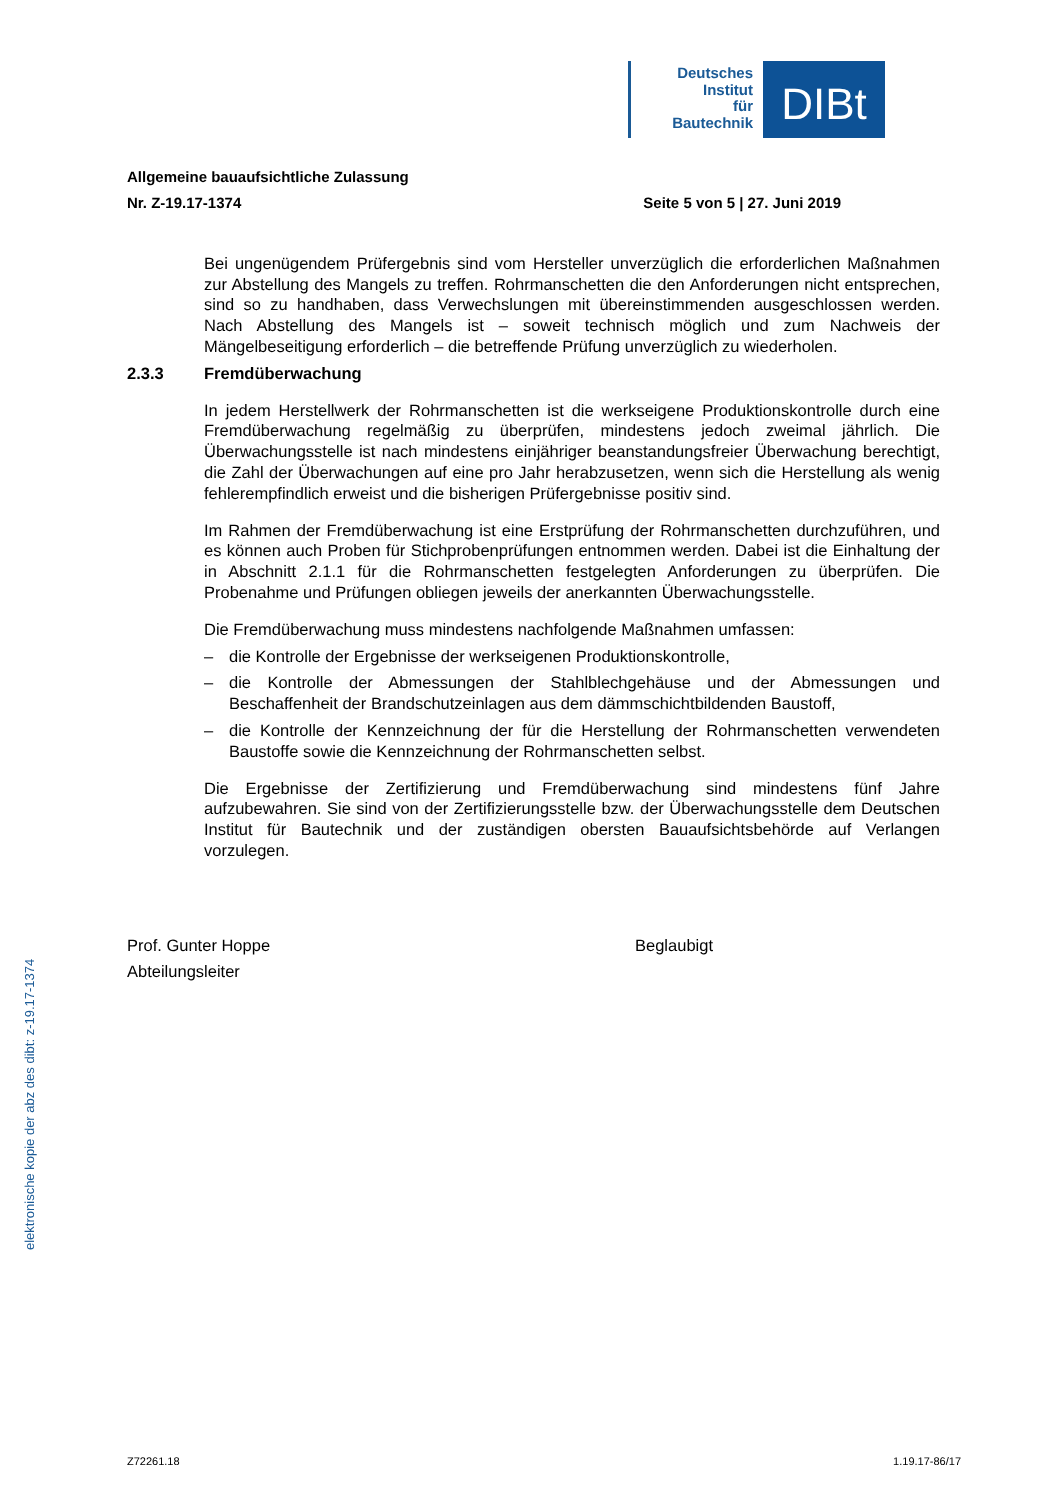Deutsches
Institut
für
Bautechnik
DIBt
Allgemeine bauaufsichtliche Zulassung
Nr. Z-19.17-1374 Seite 5 von 5 | 27. Juni 2019
Bei ungenügendem Prüfergebnis sind vom Hersteller unverzüglich die erforderlichen Maßnahmen zur Abstellung des Mangels zu treffen. Rohrmanschetten die den Anforderungen nicht entsprechen, sind so zu handhaben, dass Verwechslungen mit übereinstimmenden ausgeschlossen werden. Nach Abstellung des Mangels ist – soweit technisch möglich und zum Nachweis der Mängelbeseitigung erforderlich – die betreffende Prüfung unverzüglich zu wiederholen.
2.3.3 Fremdüberwachung
In jedem Herstellwerk der Rohrmanschetten ist die werkseigene Produktionskontrolle durch eine Fremdüberwachung regelmäßig zu überprüfen, mindestens jedoch zweimal jährlich. Die Überwachungsstelle ist nach mindestens einjähriger beanstandungsfreier Überwachung berechtigt, die Zahl der Überwachungen auf eine pro Jahr herabzusetzen, wenn sich die Herstellung als wenig fehlerempfindlich erweist und die bisherigen Prüfergebnisse positiv sind.
Im Rahmen der Fremdüberwachung ist eine Erstprüfung der Rohrmanschetten durchzuführen, und es können auch Proben für Stichprobenprüfungen entnommen werden. Dabei ist die Einhaltung der in Abschnitt 2.1.1 für die Rohrmanschetten festgelegten Anforderungen zu überprüfen. Die Probenahme und Prüfungen obliegen jeweils der anerkannten Überwachungsstelle.
Die Fremdüberwachung muss mindestens nachfolgende Maßnahmen umfassen:
– die Kontrolle der Ergebnisse der werkseigenen Produktionskontrolle,
– die Kontrolle der Abmessungen der Stahlblechgehäuse und der Abmessungen und Beschaffenheit der Brandschutzeinlagen aus dem dämmschichtbildenden Baustoff,
– die Kontrolle der Kennzeichnung der für die Herstellung der Rohrmanschetten verwendeten Baustoffe sowie die Kennzeichnung der Rohrmanschetten selbst.
Die Ergebnisse der Zertifizierung und Fremdüberwachung sind mindestens fünf Jahre aufzubewahren. Sie sind von der Zertifizierungsstelle bzw. der Überwachungsstelle dem Deutschen Institut für Bautechnik und der zuständigen obersten Bauaufsichtsbehörde auf Verlangen vorzulegen.
Prof. Gunter Hoppe
Abteilungsleiter
Beglaubigt
elektronische kopie der abz des dibt: z-19.17-1374
Z72261.18 1.19.17-86/17